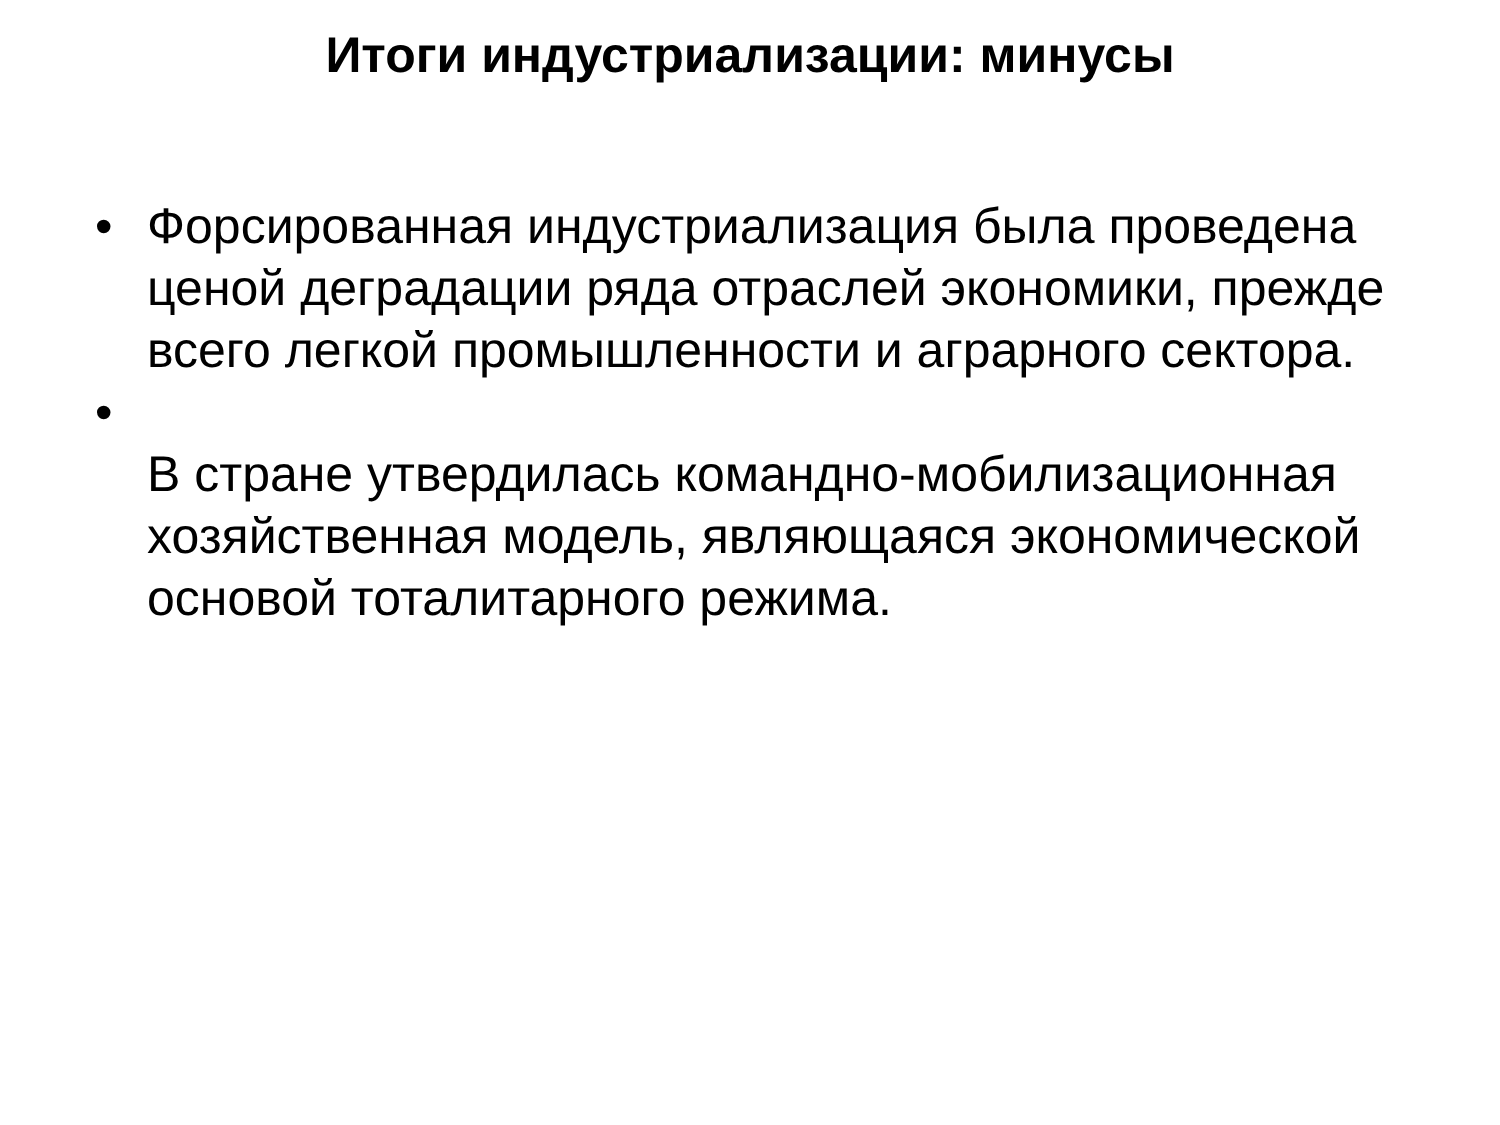Итоги индустриализации: минусы
• Форсированная индустриализация была проведена ценой деградации ряда отраслей экономики, прежде всего легкой промышленности и аграрного сектора.
•
В стране утвердилась командно-мобилизационная хозяйственная модель, являющаяся экономической основой тоталитарного режима.